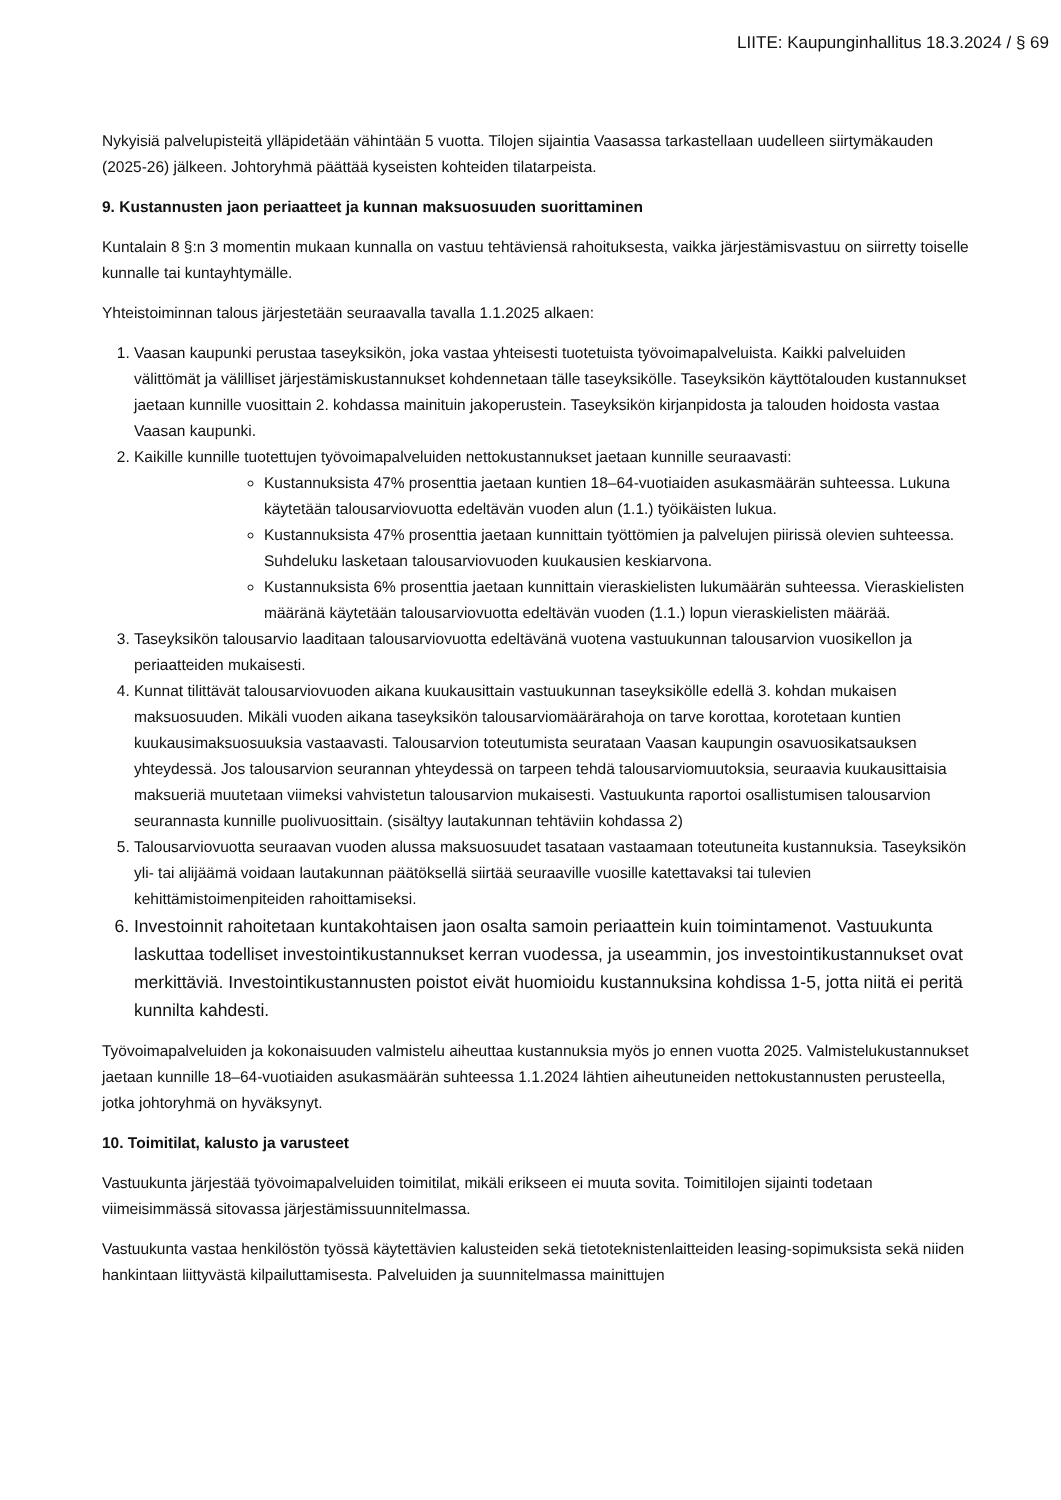LIITE: Kaupunginhallitus 18.3.2024 / § 69
Nykyisiä palvelupisteitä ylläpidetään vähintään 5 vuotta. Tilojen sijaintia Vaasassa tarkastellaan uudelleen siirtymäkauden (2025-26) jälkeen. Johtoryhmä päättää kyseisten kohteiden tilatarpeista.
9. Kustannusten jaon periaatteet ja kunnan maksuosuuden suorittaminen
Kuntalain 8 §:n 3 momentin mukaan kunnalla on vastuu tehtäviensä rahoituksesta, vaikka järjestämisvastuu on siirretty toiselle kunnalle tai kuntayhtymälle.
Yhteistoiminnan talous järjestetään seuraavalla tavalla 1.1.2025 alkaen:
1. Vaasan kaupunki perustaa taseyksikön, joka vastaa yhteisesti tuotetuista työvoimapalveluista. Kaikki palveluiden välittömät ja välilliset järjestämiskustannukset kohdennetaan tälle taseyksikölle. Taseyksikön käyttötalouden kustannukset jaetaan kunnille vuosittain 2. kohdassa mainituin jakoperustein. Taseyksikön kirjanpidosta ja talouden hoidosta vastaa Vaasan kaupunki.
2. Kaikille kunnille tuotettujen työvoimapalveluiden nettokustannukset jaetaan kunnille seuraavasti:
Kustannuksista 47% prosenttia jaetaan kuntien 18–64-vuotiaiden asukasmäärän suhteessa. Lukuna käytetään talousarviovuotta edeltävän vuoden alun (1.1.) työikäisten lukua.
Kustannuksista 47% prosenttia jaetaan kunnittain työttömien ja palvelujen piirissä olevien suhteessa. Suhdeluku lasketaan talousarviovuoden kuukausien keskiarvona.
Kustannuksista 6% prosenttia jaetaan kunnittain vieraskielisten lukumäärän suhteessa. Vieraskielisten määränä käytetään talousarviovuotta edeltävän vuoden (1.1.) lopun vieraskielisten määrää.
3. Taseyksikön talousarvio laaditaan talousarviovuotta edeltävänä vuotena vastuukunnan talousarvion vuosikellon ja periaatteiden mukaisesti.
4. Kunnat tilittävät talousarviovuoden aikana kuukausittain vastuukunnan taseyksikölle edellä 3. kohdan mukaisen maksuosuuden. Mikäli vuoden aikana taseyksikön talousarviomäärärahoja on tarve korottaa, korotetaan kuntien kuukausimaksuosuuksia vastaavasti. Talousarvion toteutumista seurataan Vaasan kaupungin osavuosikatsauksen yhteydessä. Jos talousarvion seurannan yhteydessä on tarpeen tehdä talousarviomuutoksia, seuraavia kuukausittaisia maksueriä muutetaan viimeksi vahvistetun talousarvion mukaisesti. Vastuukunta raportoi osallistumisen talousarvion seurannasta kunnille puolivuosittain. (sisältyy lautakunnan tehtäviin kohdassa 2)
5. Talousarviovuotta seuraavan vuoden alussa maksuosuudet tasataan vastaamaan toteutuneita kustannuksia. Taseyksikön yli- tai alijäämä voidaan lautakunnan päätöksellä siirtää seuraaville vuosille katettavaksi tai tulevien kehittämistoimenpiteiden rahoittamiseksi.
6. Investoinnit rahoitetaan kuntakohtaisen jaon osalta samoin periaattein kuin toimintamenot. Vastuukunta laskuttaa todelliset investointikustannukset kerran vuodessa, ja useammin, jos investointikustannukset ovat merkittäviä. Investointikustannusten poistot eivät huomioidu kustannuksina kohdissa 1-5, jotta niitä ei peritä kunnilta kahdesti.
Työvoimapalveluiden ja kokonaisuuden valmistelu aiheuttaa kustannuksia myös jo ennen vuotta 2025. Valmistelukustannukset jaetaan kunnille 18–64-vuotiaiden asukasmäärän suhteessa 1.1.2024 lähtien aiheutuneiden nettokustannusten perusteella, jotka johtoryhmä on hyväksynyt.
10. Toimitilat, kalusto ja varusteet
Vastuukunta järjestää työvoimapalveluiden toimitilat, mikäli erikseen ei muuta sovita. Toimitilojen sijainti todetaan viimeisimmässä sitovassa järjestämissuunnitelmassa.
Vastuukunta vastaa henkilöstön työssä käytettävien kalusteiden sekä tietoteknistenlaitteiden leasing-sopimuksista sekä niiden hankintaan liittyvästä kilpailuttamisesta. Palveluiden ja suunnitelmassa mainittujen